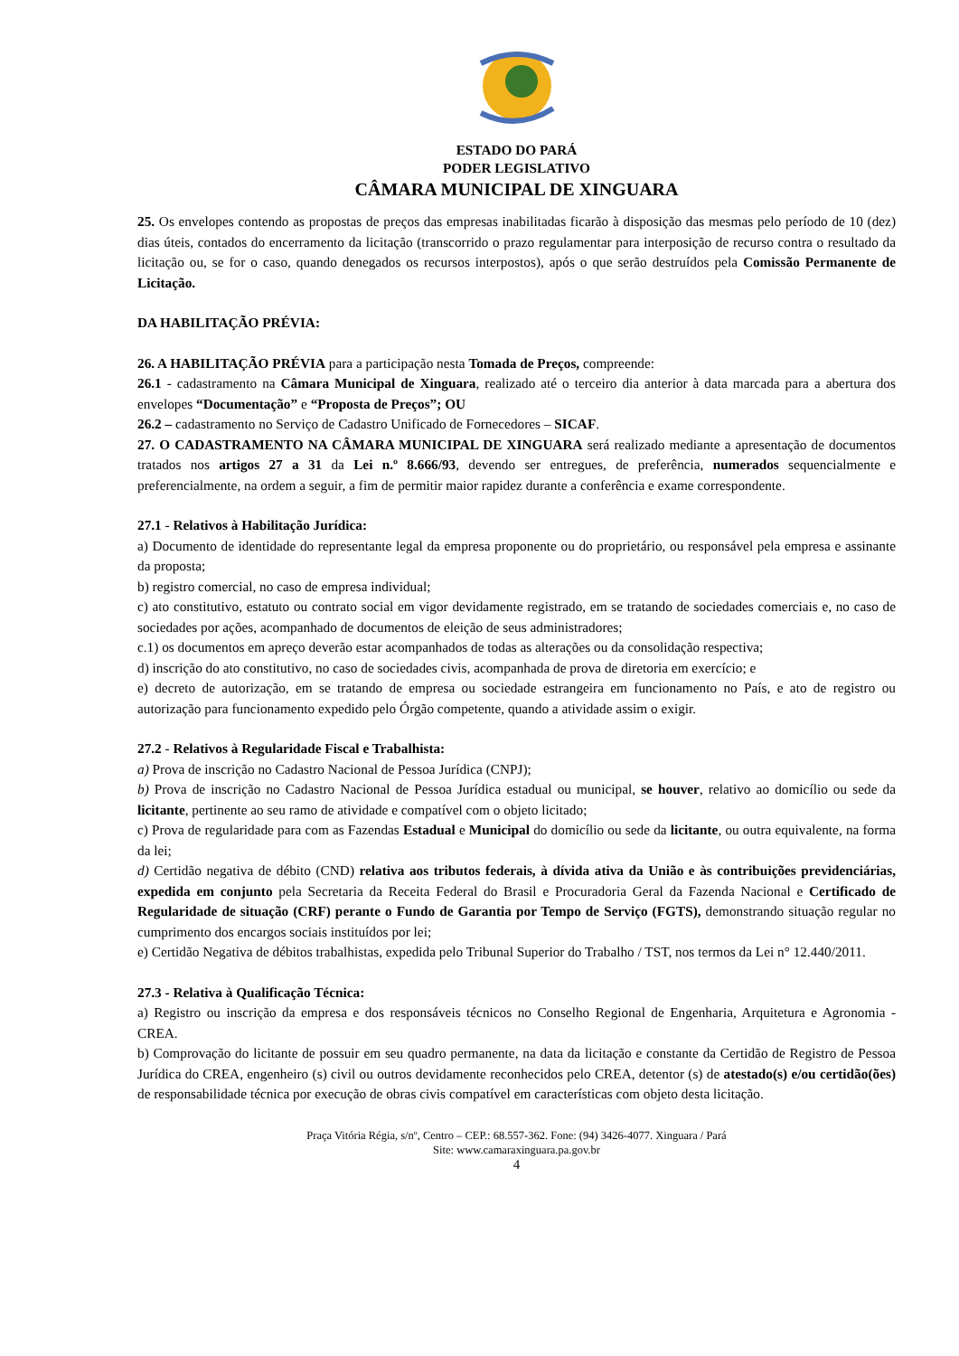ESTADO DO PARÁ
PODER LEGISLATIVO
CÂMARA MUNICIPAL DE XINGUARA
25. Os envelopes contendo as propostas de preços das empresas inabilitadas ficarão à disposição das mesmas pelo período de 10 (dez) dias úteis, contados do encerramento da licitação (transcorrido o prazo regulamentar para interposição de recurso contra o resultado da licitação ou, se for o caso, quando denegados os recursos interpostos), após o que serão destruídos pela Comissão Permanente de Licitação.
DA HABILITAÇÃO PRÉVIA:
26. A HABILITAÇÃO PRÉVIA para a participação nesta Tomada de Preços, compreende:
26.1 - cadastramento na Câmara Municipal de Xinguara, realizado até o terceiro dia anterior à data marcada para a abertura dos envelopes “Documentação” e “Proposta de Preços”; OU
26.2 – cadastramento no Serviço de Cadastro Unificado de Fornecedores – SICAF.
27. O CADASTRAMENTO NA CÂMARA MUNICIPAL DE XINGUARA será realizado mediante a apresentação de documentos tratados nos artigos 27 a 31 da Lei n.º 8.666/93, devendo ser entregues, de preferência, numerados sequencialmente e preferencialmente, na ordem a seguir, a fim de permitir maior rapidez durante a conferência e exame correspondente.
27.1 - Relativos à Habilitação Jurídica:
a) Documento de identidade do representante legal da empresa proponente ou do proprietário, ou responsável pela empresa e assinante da proposta;
b) registro comercial, no caso de empresa individual;
c) ato constitutivo, estatuto ou contrato social em vigor devidamente registrado, em se tratando de sociedades comerciais e, no caso de sociedades por ações, acompanhado de documentos de eleição de seus administradores;
c.1) os documentos em apreço deverão estar acompanhados de todas as alterações ou da consolidação respectiva;
d) inscrição do ato constitutivo, no caso de sociedades civis, acompanhada de prova de diretoria em exercício; e
e) decreto de autorização, em se tratando de empresa ou sociedade estrangeira em funcionamento no País, e ato de registro ou autorização para funcionamento expedido pelo Órgão competente, quando a atividade assim o exigir.
27.2 - Relativos à Regularidade Fiscal e Trabalhista:
a) Prova de inscrição no Cadastro Nacional de Pessoa Jurídica (CNPJ);
b) Prova de inscrição no Cadastro Nacional de Pessoa Jurídica estadual ou municipal, se houver, relativo ao domicílio ou sede da licitante, pertinente ao seu ramo de atividade e compatível com o objeto licitado;
c) Prova de regularidade para com as Fazendas Estadual e Municipal do domicílio ou sede da licitante, ou outra equivalente, na forma da lei;
d) Certidão negativa de débito (CND) relativa aos tributos federais, à dívida ativa da União e às contribuições previdenciárias, expedida em conjunto pela Secretaria da Receita Federal do Brasil e Procuradoria Geral da Fazenda Nacional e Certificado de Regularidade de situação (CRF) perante o Fundo de Garantia por Tempo de Serviço (FGTS), demonstrando situação regular no cumprimento dos encargos sociais instituídos por lei;
e) Certidão Negativa de débitos trabalhistas, expedida pelo Tribunal Superior do Trabalho / TST, nos termos da Lei n° 12.440/2011.
27.3 - Relativa à Qualificação Técnica:
a) Registro ou inscrição da empresa e dos responsáveis técnicos no Conselho Regional de Engenharia, Arquitetura e Agronomia - CREA.
b) Comprovação do licitante de possuir em seu quadro permanente, na data da licitação e constante da Certidão de Registro de Pessoa Jurídica do CREA, engenheiro (s) civil ou outros devidamente reconhecidos pelo CREA, detentor (s) de atestado(s) e/ou certidão(ões) de responsabilidade técnica por execução de obras civis compatível em características com objeto desta licitação.
Praça Vitória Régia, s/nº, Centro – CEP.: 68.557-362. Fone: (94) 3426-4077. Xinguara / Pará
Site: www.camaraxinguara.pa.gov.br
4